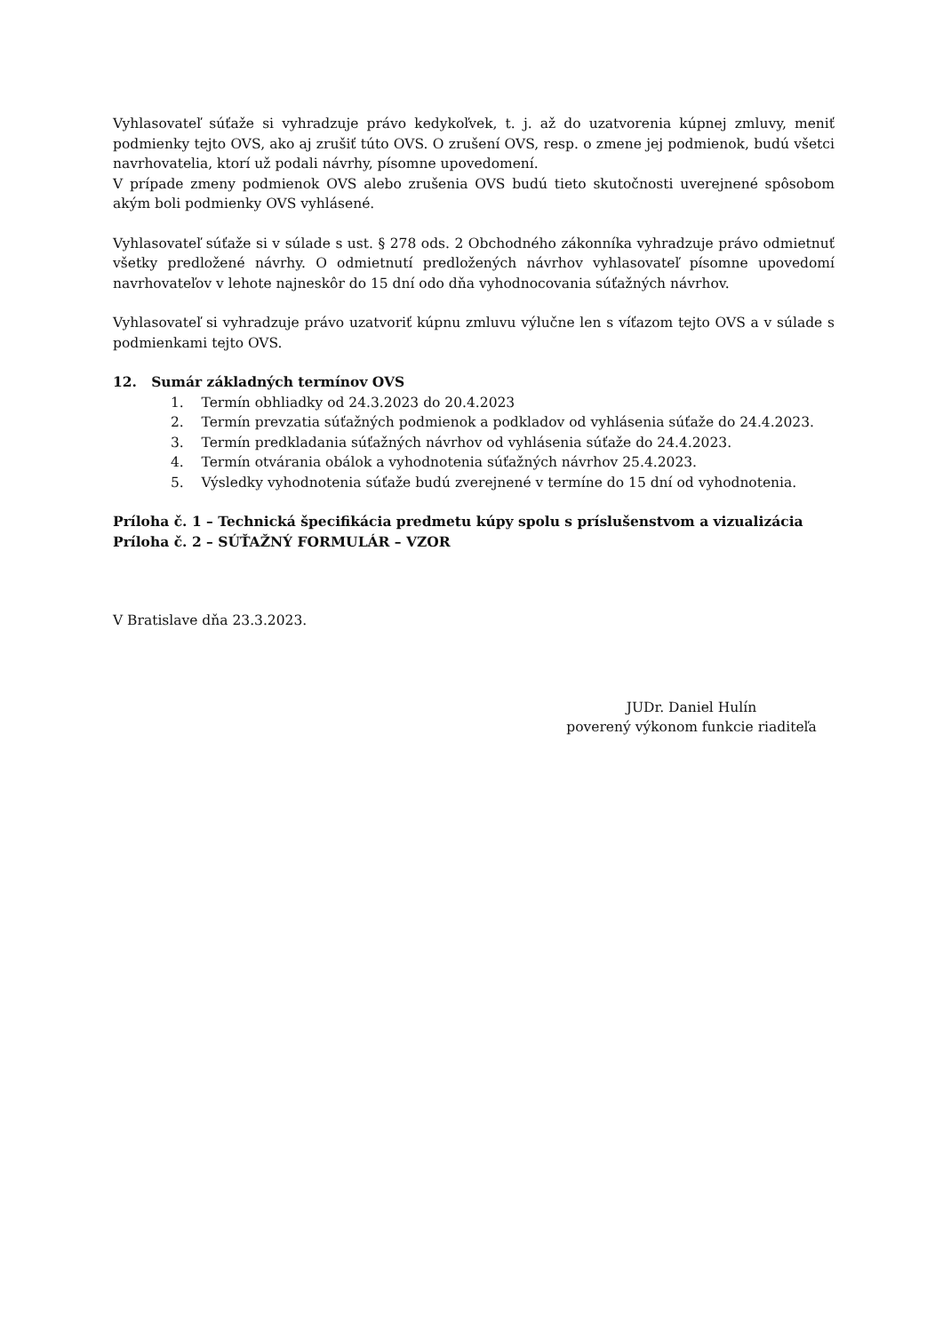Vyhlasovateľ súťaže si vyhradzuje právo kedykoľvek, t. j. až do uzatvorenia kúpnej zmluvy, meniť podmienky tejto OVS, ako aj zrušiť túto OVS. O zrušení OVS, resp. o zmene jej podmienok, budú všetci navrhovatelia, ktorí už podali návrhy, písomne upovedomení.
V prípade zmeny podmienok OVS alebo zrušenia OVS budú tieto skutočnosti uverejnené spôsobom akým boli podmienky OVS vyhlásené.
Vyhlasovateľ súťaže si v súlade s ust. § 278 ods. 2 Obchodného zákonníka vyhradzuje právo odmietnuť všetky predložené návrhy. O odmietnutí predložených návrhov vyhlasovateľ písomne upovedomí navrhovateľov v lehote najneskôr do 15 dní odo dňa vyhodnocovania súťažných návrhov.
Vyhlasovateľ si vyhradzuje právo uzatvoriť kúpnu zmluvu výlučne len s víťazom tejto OVS a v súlade s podmienkami tejto OVS.
12. Sumár základných termínov OVS
1. Termín obhliadky od 24.3.2023 do 20.4.2023
2. Termín prevzatia súťažných podmienok a podkladov od vyhlásenia súťaže do 24.4.2023.
3. Termín predkladania súťažných návrhov od vyhlásenia súťaže do 24.4.2023.
4. Termín otvárania obálok a vyhodnotenia súťažných návrhov 25.4.2023.
5. Výsledky vyhodnotenia súťaže budú zverejnené v termíne do 15 dní od vyhodnotenia.
Príloha č. 1 – Technická špecifikácia predmetu kúpy spolu s príslušenstvom a vizualizácia
Príloha č. 2 – SÚŤAŽNÝ FORMULÁR – VZOR
V Bratislave dňa 23.3.2023.
JUDr. Daniel Hulín
poverený výkonom funkcie riaditeľa